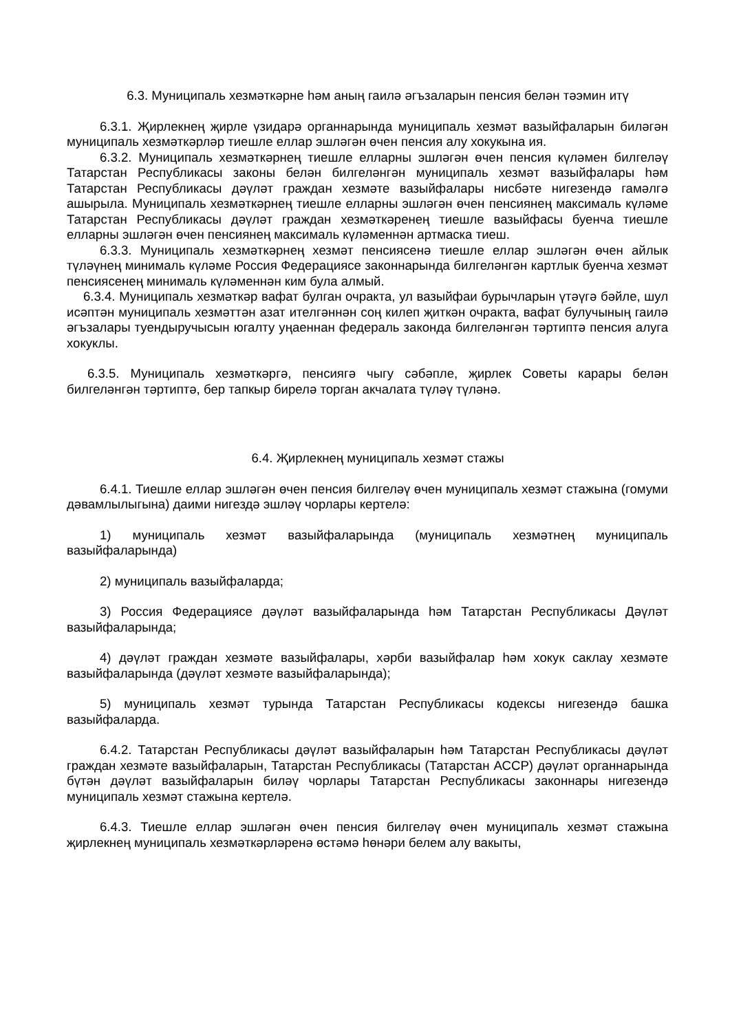6.3. Муниципаль хезмәткәрне һәм аның гаилә әгъзаларын пенсия белән тәэмин итү
6.3.1. Җирлекнең җирле үзидарә органнарында муниципаль хезмәт вазыйфаларын биләгән муниципаль хезмәткәрләр тиешле еллар эшләгән өчен пенсия алу хокукына ия.
6.3.2. Муниципаль хезмәткәрнең тиешле елларны эшләгән өчен пенсия күләмен билгеләү Татарстан Республикасы законы белән билгеләнгән муниципаль хезмәт вазыйфалары һәм Татарстан Республикасы дәүләт граждан хезмәте вазыйфалары нисбәте нигезендә гамәлгә ашырыла. Муниципаль хезмәткәрнең тиешле елларны эшләгән өчен пенсиянең максималь күләме Татарстан Республикасы дәүләт граждан хезмәткәренең тиешле вазыйфасы буенча тиешле елларны эшләгән өчен пенсиянең максималь күләменнән артмаска тиеш.
6.3.3. Муниципаль хезмәткәрнең хезмәт пенсиясенә тиешле еллар эшләгән өчен айлык түләүнең минималь күләме Россия Федерациясе законнарында билгеләнгән картлык буенча хезмәт пенсиясенең минималь күләменнән ким була алмый.
6.3.4. Муниципаль хезмәткәр вафат булган очракта, ул вазыйфаи бурычларын үтәүгә бәйле, шул исәптән муниципаль хезмәттән азат ителгәннән соң килеп җиткән очракта, вафат булучының гаилә әгъзалары туендыручысын югалту уңаеннан федераль законда билгеләнгән тәртиптә пенсия алуга хокуклы.
6.3.5. Муниципаль хезмәткәргә, пенсиягә чыгу сәбәпле, җирлек Советы карары белән билгеләнгән тәртиптә, бер тапкыр бирелә торган акчалата түләү түләнә.
6.4. Җирлекнең муниципаль хезмәт стажы
6.4.1. Тиешле еллар эшләгән өчен пенсия билгеләү өчен муниципаль хезмәт стажына (гомуми дәвамлылыгына) даими нигездә эшләү чорлары кертелә:
1) муниципаль хезмәт вазыйфаларында (муниципаль хезмәтнең муниципаль вазыйфаларында)
2) муниципаль вазыйфаларда;
3) Россия Федерациясе дәүләт вазыйфаларында һәм Татарстан Республикасы Дәүләт вазыйфаларында;
4) дәүләт граждан хезмәте вазыйфалары, хәрби вазыйфалар һәм хокук саклау хезмәте вазыйфаларында (дәүләт хезмәте вазыйфаларында);
5) муниципаль хезмәт турында Татарстан Республикасы кодексы нигезендә башка вазыйфаларда.
6.4.2. Татарстан Республикасы дәүләт вазыйфаларын һәм Татарстан Республикасы дәүләт граждан хезмәте вазыйфаларын, Татарстан Республикасы (Татарстан АССР) дәүләт органнарында бүтән дәүләт вазыйфаларын биләү чорлары Татарстан Республикасы законнары нигезендә муниципаль хезмәт стажына кертелә.
6.4.3. Тиешле еллар эшләгән өчен пенсия билгеләү өчен муниципаль хезмәт стажына җирлекнең муниципаль хезмәткәрләренә өстәмә һөнәри белем алу вакыты,